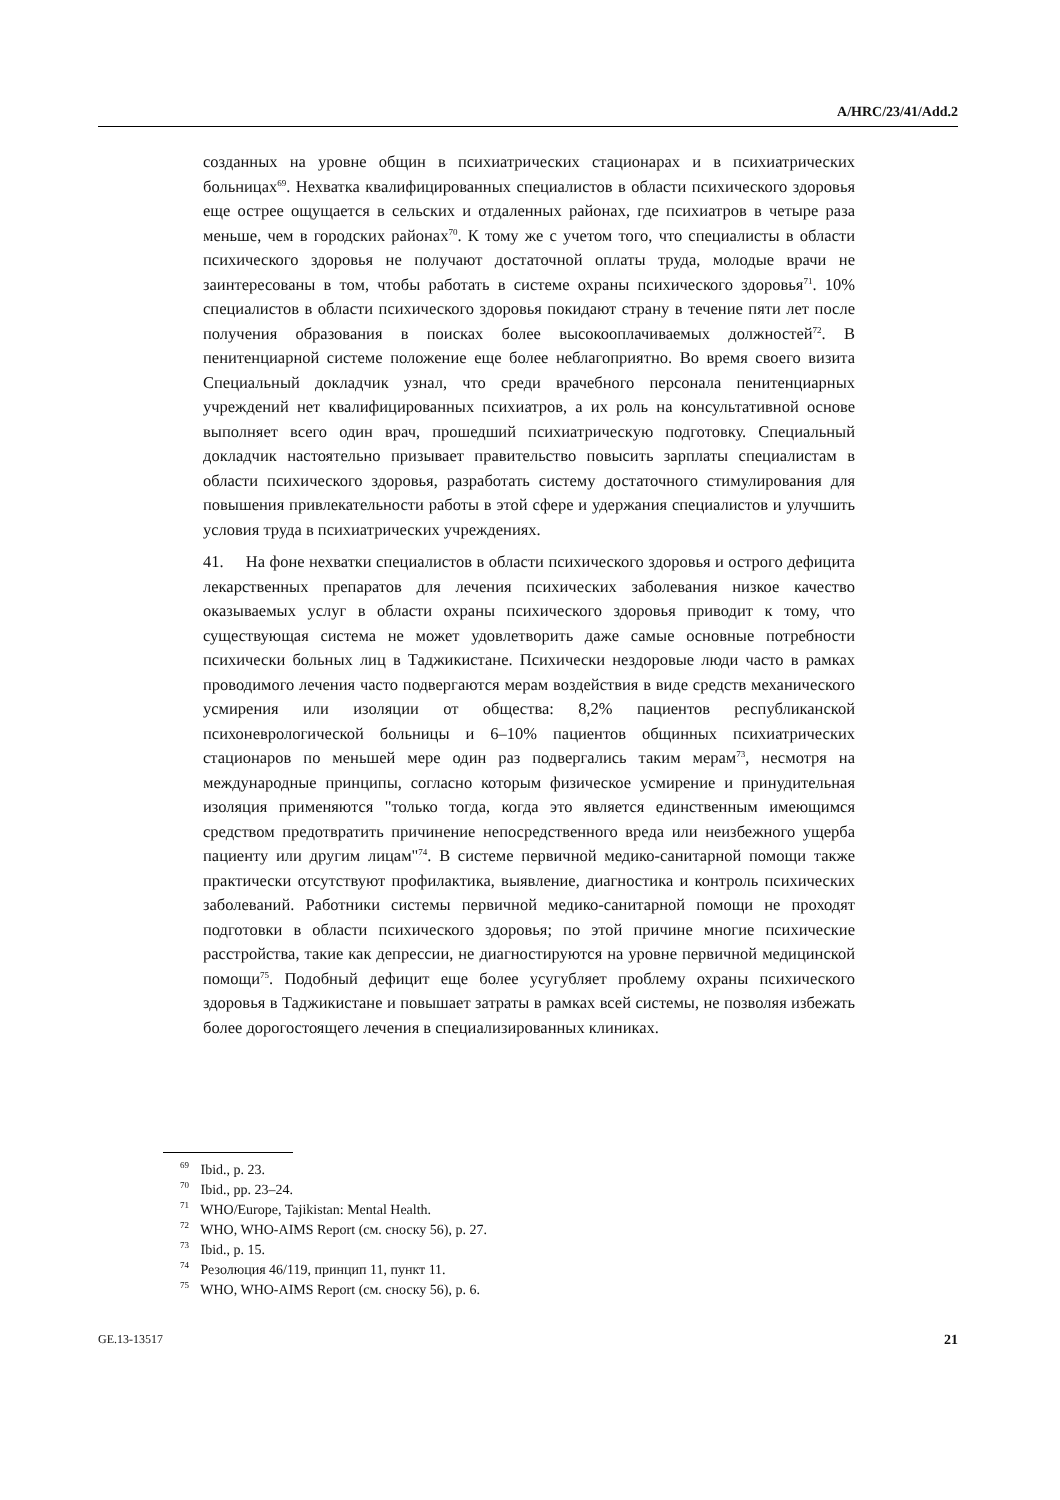A/HRC/23/41/Add.2
созданных на уровне общин в психиатрических стационарах и в психиатрических больницах<sup>69</sup>. Нехватка квалифицированных специалистов в области психического здоровья еще острее ощущается в сельских и отдаленных районах, где психиатров в четыре раза меньше, чем в городских районах<sup>70</sup>. К тому же с учетом того, что специалисты в области психического здоровья не получают достаточной оплаты труда, молодые врачи не заинтересованы в том, чтобы работать в системе охраны психического здоровья<sup>71</sup>. 10% специалистов в области психического здоровья покидают страну в течение пяти лет после получения образования в поисках более высокооплачиваемых должностей<sup>72</sup>. В пенитенциарной системе положение еще более неблагоприятно. Во время своего визита Специальный докладчик узнал, что среди врачебного персонала пенитенциарных учреждений нет квалифицированных психиатров, а их роль на консультативной основе выполняет всего один врач, прошедший психиатрическую подготовку. Специальный докладчик настоятельно призывает правительство повысить зарплаты специалистам в области психического здоровья, разработать систему достаточного стимулирования для повышения привлекательности работы в этой сфере и удержания специалистов и улучшить условия труда в психиатрических учреждениях.
41. На фоне нехватки специалистов в области психического здоровья и острого дефицита лекарственных препаратов для лечения психических заболевания низкое качество оказываемых услуг в области охраны психического здоровья приводит к тому, что существующая система не может удовлетворить даже самые основные потребности психически больных лиц в Таджикистане. Психически нездоровые люди часто в рамках проводимого лечения часто подвергаются мерам воздействия в виде средств механического усмирения или изоляции от общества: 8,2% пациентов республиканской психоневрологической больницы и 6–10% пациентов общинных психиатрических стационаров по меньшей мере один раз подвергались таким мерам<sup>73</sup>, несмотря на международные принципы, согласно которым физическое усмирение и принудительная изоляция применяются "только тогда, когда это является единственным имеющимся средством предотвратить причинение непосредственного вреда или неизбежного ущерба пациенту или другим лицам"<sup>74</sup>. В системе первичной медико-санитарной помощи также практически отсутствуют профилактика, выявление, диагностика и контроль психических заболеваний. Работники системы первичной медико-санитарной помощи не проходят подготовки в области психического здоровья; по этой причине многие психические расстройства, такие как депрессии, не диагностируются на уровне первичной медицинской помощи<sup>75</sup>. Подобный дефицит еще более усугубляет проблему охраны психического здоровья в Таджикистане и повышает затраты в рамках всей системы, не позволяя избежать более дорогостоящего лечения в специализированных клиниках.
<sup>69</sup> Ibid., p. 23.
<sup>70</sup> Ibid., pp. 23–24.
<sup>71</sup> WHO/Europe, Tajikistan: Mental Health.
<sup>72</sup> WHO, WHO-AIMS Report (см. сноску 56), p. 27.
<sup>73</sup> Ibid., p. 15.
<sup>74</sup> Резолюция 46/119, принцип 11, пункт 11.
<sup>75</sup> WHO, WHO-AIMS Report (см. сноску 56), p. 6.
GE.13-13517 21